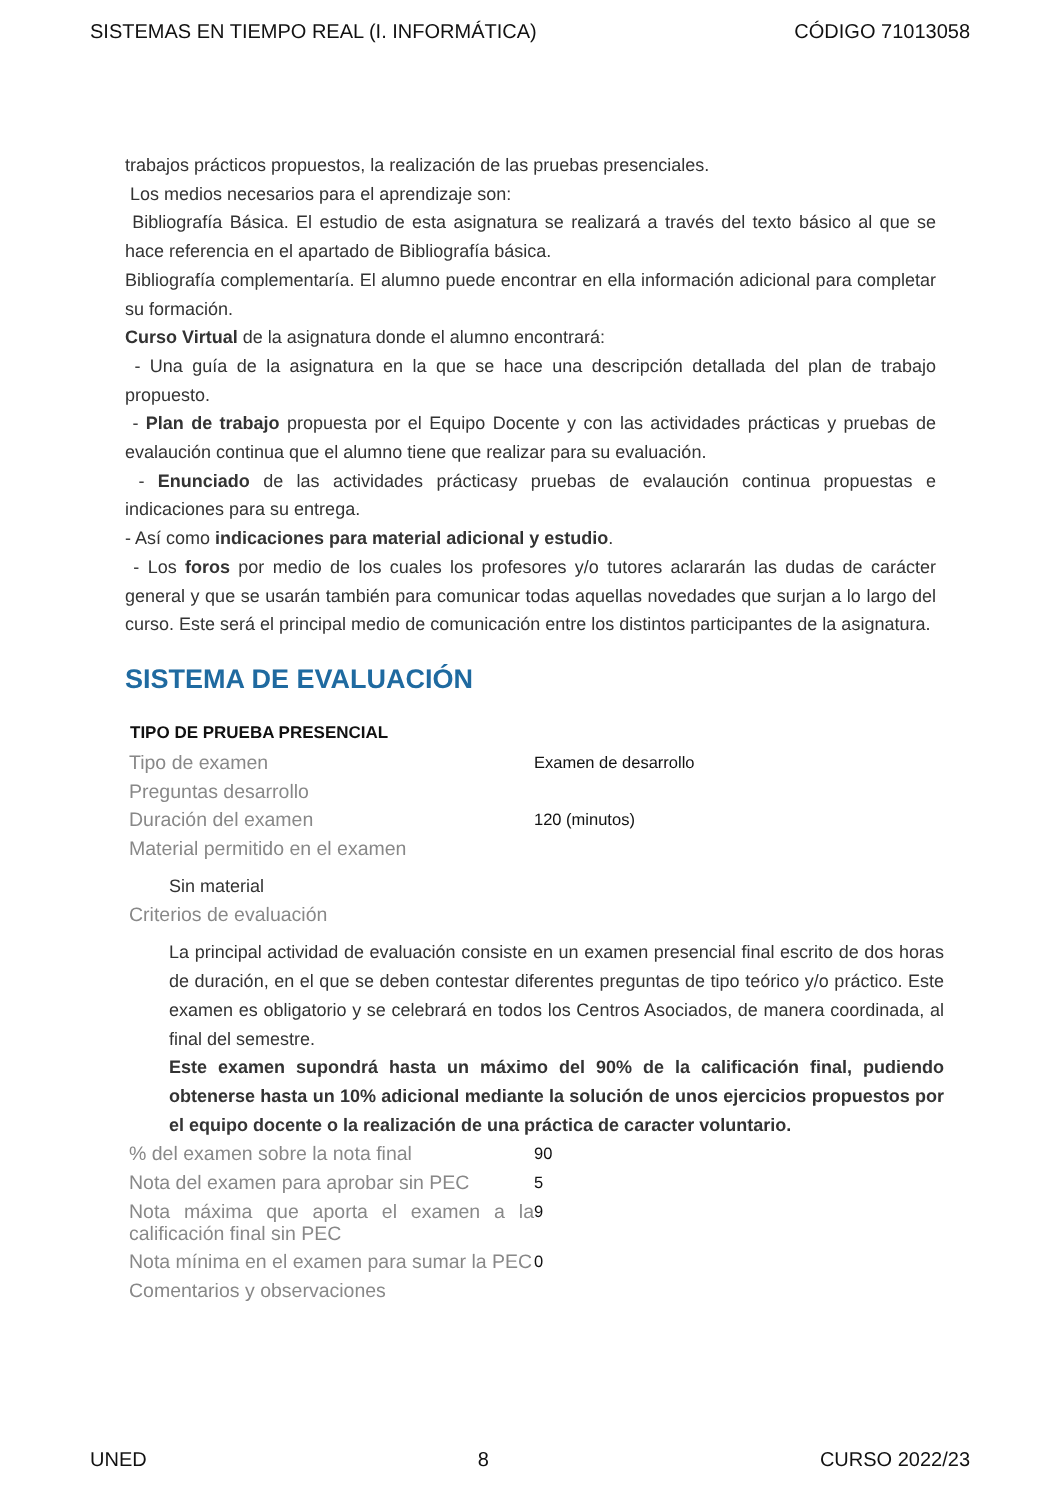SISTEMAS EN TIEMPO REAL (I. INFORMÁTICA) CÓDIGO 71013058
trabajos prácticos propuestos, la realización de las pruebas presenciales.
Los medios necesarios para el aprendizaje son:
Bibliografía Básica. El estudio de esta asignatura se realizará a través del texto básico al que se hace referencia en el apartado de Bibliografía básica.
Bibliografía complementaría. El alumno puede encontrar en ella información adicional para completar su formación.
Curso Virtual de la asignatura donde el alumno encontrará:
- Una guía de la asignatura en la que se hace una descripción detallada del plan de trabajo propuesto.
- Plan de trabajo propuesta por el Equipo Docente y con las actividades prácticas y pruebas de evalaución continua que el alumno tiene que realizar para su evaluación.
- Enunciado de las actividades prácticasy pruebas de evalaución continua propuestas e indicaciones para su entrega.
- Así como indicaciones para material adicional y estudio.
- Los foros por medio de los cuales los profesores y/o tutores aclararán las dudas de carácter general y que se usarán también para comunicar todas aquellas novedades que surjan a lo largo del curso. Este será el principal medio de comunicación entre los distintos participantes de la asignatura.
SISTEMA DE EVALUACIÓN
| TIPO DE PRUEBA PRESENCIAL | |
| --- | --- |
| Tipo de examen | Examen de desarrollo |
| Preguntas desarrollo | |
| Duración del examen | 120 (minutos) |
| Material permitido en el examen | |
| Sin material | |
| Criterios de evaluación | |
| La principal actividad de evaluación consiste en un examen presencial final escrito de dos horas de duración, en el que se deben contestar diferentes preguntas de tipo teórico y/o práctico. Este examen es obligatorio y se celebrará en todos los Centros Asociados, de manera coordinada, al final del semestre. Este examen supondrá hasta un máximo del 90% de la calificación final, pudiendo obtenerse hasta un 10% adicional mediante la solución de unos ejercicios propuestos por el equipo docente o la realización de una práctica de caracter voluntario. | |
| % del examen sobre la nota final | 90 |
| Nota del examen para aprobar sin PEC | 5 |
| Nota máxima que aporta el examen a la calificación final sin PEC | 9 |
| Nota mínima en el examen para sumar la PEC | 0 |
| Comentarios y observaciones | |
UNED 8 CURSO 2022/23